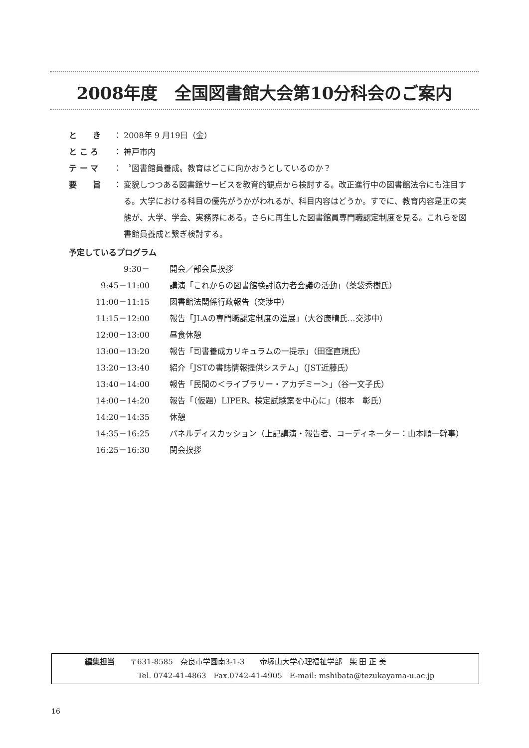2008年度　全国図書館大会第10分科会のご案内
| と き | ： | 2008年 9 月19日（金） |
| と こ ろ | ： | 神戸市内 |
| テ ー マ | ： | 〝図書館員養成〟教育はどこに向かおうとしているのか？ |
| 要 旨 | ： | 変貌しつつある図書館サービスを教育的観点から検討する。改正進行中の図書館法令にも注目する。大学における科目の優先がうかがわれるが、科目内容はどうか。すでに、教育内容是正の実態が、大学、学会、実務界にある。さらに再生した図書館員専門職認定制度を見る。これらを図書館員養成と繋ぎ検討する。 |
予定しているプログラム
| 9:30－ | 開会／部会長挨拶 |
| 9:45－11:00 | 講演「これからの図書館検討協力者会議の活動」（薬袋秀樹氏） |
| 11:00－11:15 | 図書館法関係行政報告（交渉中） |
| 11:15－12:00 | 報告「JLAの専門職認定制度の進展」（大谷康晴氏…交渉中） |
| 12:00－13:00 | 昼食休憩 |
| 13:00－13:20 | 報告「司書養成カリキュラムの一提示」（田窪直規氏） |
| 13:20－13:40 | 紹介「JSTの書誌情報提供システム」（JST近藤氏） |
| 13:40－14:00 | 報告「民間の＜ライブラリー・アカデミー＞」（谷一文子氏） |
| 14:00－14:20 | 報告「（仮題）LIPER、検定試験案を中心に」（根本 彰氏） |
| 14:20－14:35 | 休憩 |
| 14:35－16:25 | パネルディスカッション（上記講演・報告者、コーディネーター：山本順一幹事） |
| 16:25－16:30 | 閉会挨拶 |
編集担当　　〒631-8585　奈良市学園南3-1-3　　帝塚山大学心理福祉学部　柴 田 正 美
Tel. 0742-41-4863　Fax.0742-41-4905　E-mail: mshibata@tezukayama-u.ac.jp
16